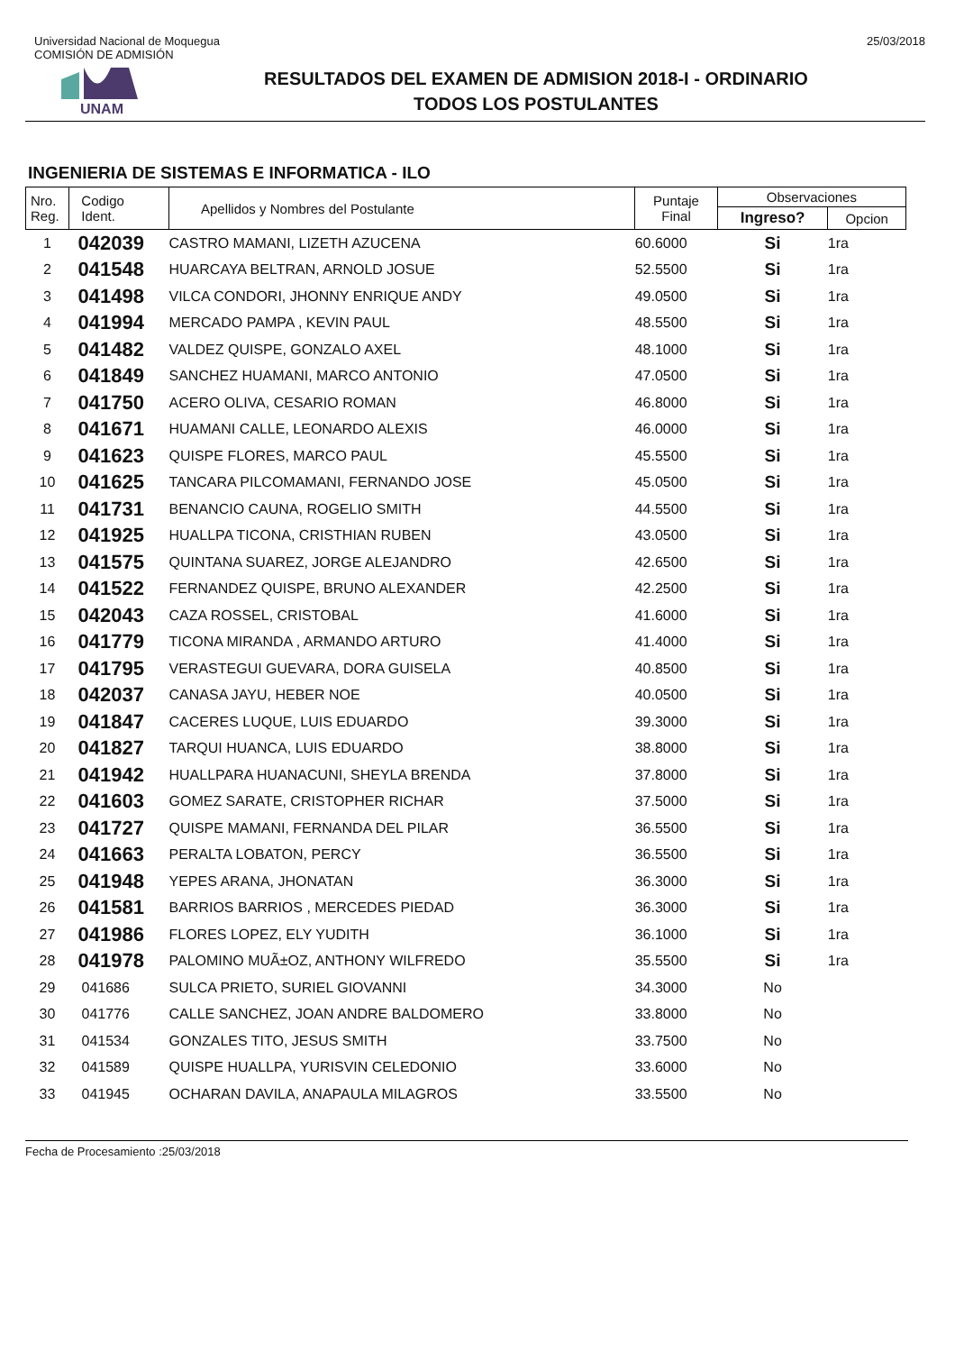Universidad Nacional de Moquegua
COMISIÓN DE ADMISIÓN
25/03/2018
UNAM
RESULTADOS DEL EXAMEN DE ADMISION 2018-I - ORDINARIO
TODOS LOS POSTULANTES
INGENIERIA DE SISTEMAS E INFORMATICA - ILO
| Nro. Reg. | Codigo Ident. | Apellidos y Nombres del Postulante | Puntaje Final | Observaciones | |
| --- | --- | --- | --- | --- | --- |
| | | | | Ingreso? | Opcion |
| 1 | 042039 | CASTRO MAMANI, LIZETH AZUCENA | 60.6000 | Si | 1ra |
| 2 | 041548 | HUARCAYA BELTRAN, ARNOLD JOSUE | 52.5500 | Si | 1ra |
| 3 | 041498 | VILCA CONDORI, JHONNY ENRIQUE ANDY | 49.0500 | Si | 1ra |
| 4 | 041994 | MERCADO PAMPA , KEVIN PAUL | 48.5500 | Si | 1ra |
| 5 | 041482 | VALDEZ QUISPE, GONZALO AXEL | 48.1000 | Si | 1ra |
| 6 | 041849 | SANCHEZ HUAMANI, MARCO ANTONIO | 47.0500 | Si | 1ra |
| 7 | 041750 | ACERO OLIVA, CESARIO ROMAN | 46.8000 | Si | 1ra |
| 8 | 041671 | HUAMANI CALLE, LEONARDO ALEXIS | 46.0000 | Si | 1ra |
| 9 | 041623 | QUISPE FLORES, MARCO PAUL | 45.5500 | Si | 1ra |
| 10 | 041625 | TANCARA PILCOMAMANI, FERNANDO JOSE | 45.0500 | Si | 1ra |
| 11 | 041731 | BENANCIO CAUNA, ROGELIO SMITH | 44.5500 | Si | 1ra |
| 12 | 041925 | HUALLPA TICONA, CRISTHIAN RUBEN | 43.0500 | Si | 1ra |
| 13 | 041575 | QUINTANA SUAREZ, JORGE ALEJANDRO | 42.6500 | Si | 1ra |
| 14 | 041522 | FERNANDEZ QUISPE, BRUNO ALEXANDER | 42.2500 | Si | 1ra |
| 15 | 042043 | CAZA ROSSEL, CRISTOBAL | 41.6000 | Si | 1ra |
| 16 | 041779 | TICONA MIRANDA , ARMANDO ARTURO | 41.4000 | Si | 1ra |
| 17 | 041795 | VERASTEGUI GUEVARA, DORA GUISELA | 40.8500 | Si | 1ra |
| 18 | 042037 | CANASA JAYU, HEBER NOE | 40.0500 | Si | 1ra |
| 19 | 041847 | CACERES LUQUE, LUIS EDUARDO | 39.3000 | Si | 1ra |
| 20 | 041827 | TARQUI HUANCA, LUIS EDUARDO | 38.8000 | Si | 1ra |
| 21 | 041942 | HUALLPARA HUANACUNI, SHEYLA BRENDA | 37.8000 | Si | 1ra |
| 22 | 041603 | GOMEZ SARATE, CRISTOPHER RICHAR | 37.5000 | Si | 1ra |
| 23 | 041727 | QUISPE MAMANI, FERNANDA DEL PILAR | 36.5500 | Si | 1ra |
| 24 | 041663 | PERALTA LOBATON, PERCY | 36.5500 | Si | 1ra |
| 25 | 041948 | YEPES ARANA, JHONATAN | 36.3000 | Si | 1ra |
| 26 | 041581 | BARRIOS BARRIOS , MERCEDES PIEDAD | 36.3000 | Si | 1ra |
| 27 | 041986 | FLORES LOPEZ, ELY YUDITH | 36.1000 | Si | 1ra |
| 28 | 041978 | PALOMINO MUÃ±OZ, ANTHONY WILFREDO | 35.5500 | Si | 1ra |
| 29 | 041686 | SULCA PRIETO, SURIEL GIOVANNI | 34.3000 | No | |
| 30 | 041776 | CALLE SANCHEZ, JOAN ANDRE BALDOMERO | 33.8000 | No | |
| 31 | 041534 | GONZALES TITO, JESUS SMITH | 33.7500 | No | |
| 32 | 041589 | QUISPE HUALLPA, YURISVIN CELEDONIO | 33.6000 | No | |
| 33 | 041945 | OCHARAN DAVILA, ANAPAULA MILAGROS | 33.5500 | No | |
Fecha de Procesamiento :25/03/2018